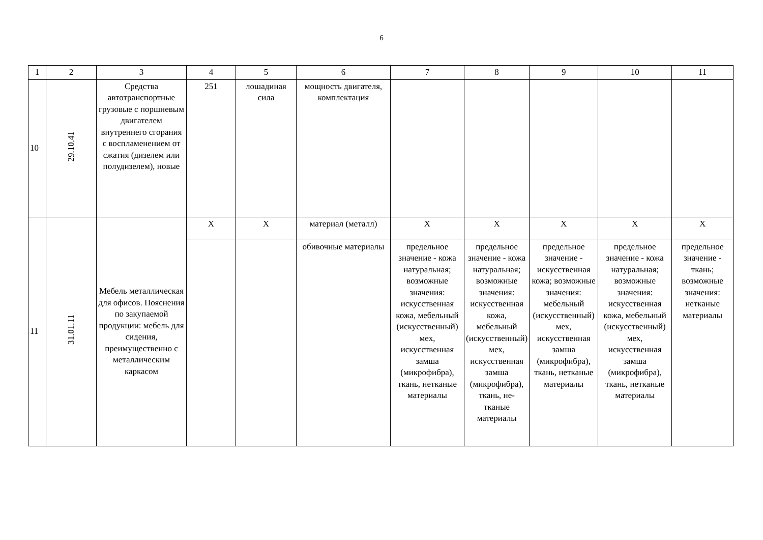6
| 1 | 2 | 3 | 4 | 5 | 6 | 7 | 8 | 9 | 10 | 11 |
| 10 | 29.10.41 | Средства автотранспортные грузовые с поршневым двигателем внутреннего сгорания с воспламенением от сжатия (дизелем или полудизелем), новые | 251 | лошадиная сила | мощность двигателя, комплектация | | | | | |
| 11 | 31.01.11 | Мебель металлическая для офисов. Пояснения по закупаемой продукции: мебель для сидения, преимущественно с металлическим каркасом | X | X | материал (металл) | X | X | X | X | X |
| | | | | | обивочные материалы | предельное значение - кожа натуральная; возможные значения: искусственная кожа, мебельный (искусственный) мех, искусственная замша (микрофибра), ткань, нетканые материалы | предельное значение - кожа натуральная; возможные значения: искусственная кожа, мебельный (искусственный) мех, искусственная замша (микрофибра), ткань, не-тканые материалы | предельное значение - искусственная кожа; возможные значения: мебельный (искусственный) мех, искусственная замша (микрофибра), ткань, нетканые материалы | предельное значение - кожа натуральная; возможные значения: искусственная кожа, мебельный (искусственный) мех, искусственная замша (микрофибра), ткань, нетканые материалы | предельное значение - ткань; возможные значения: нетканые материалы |